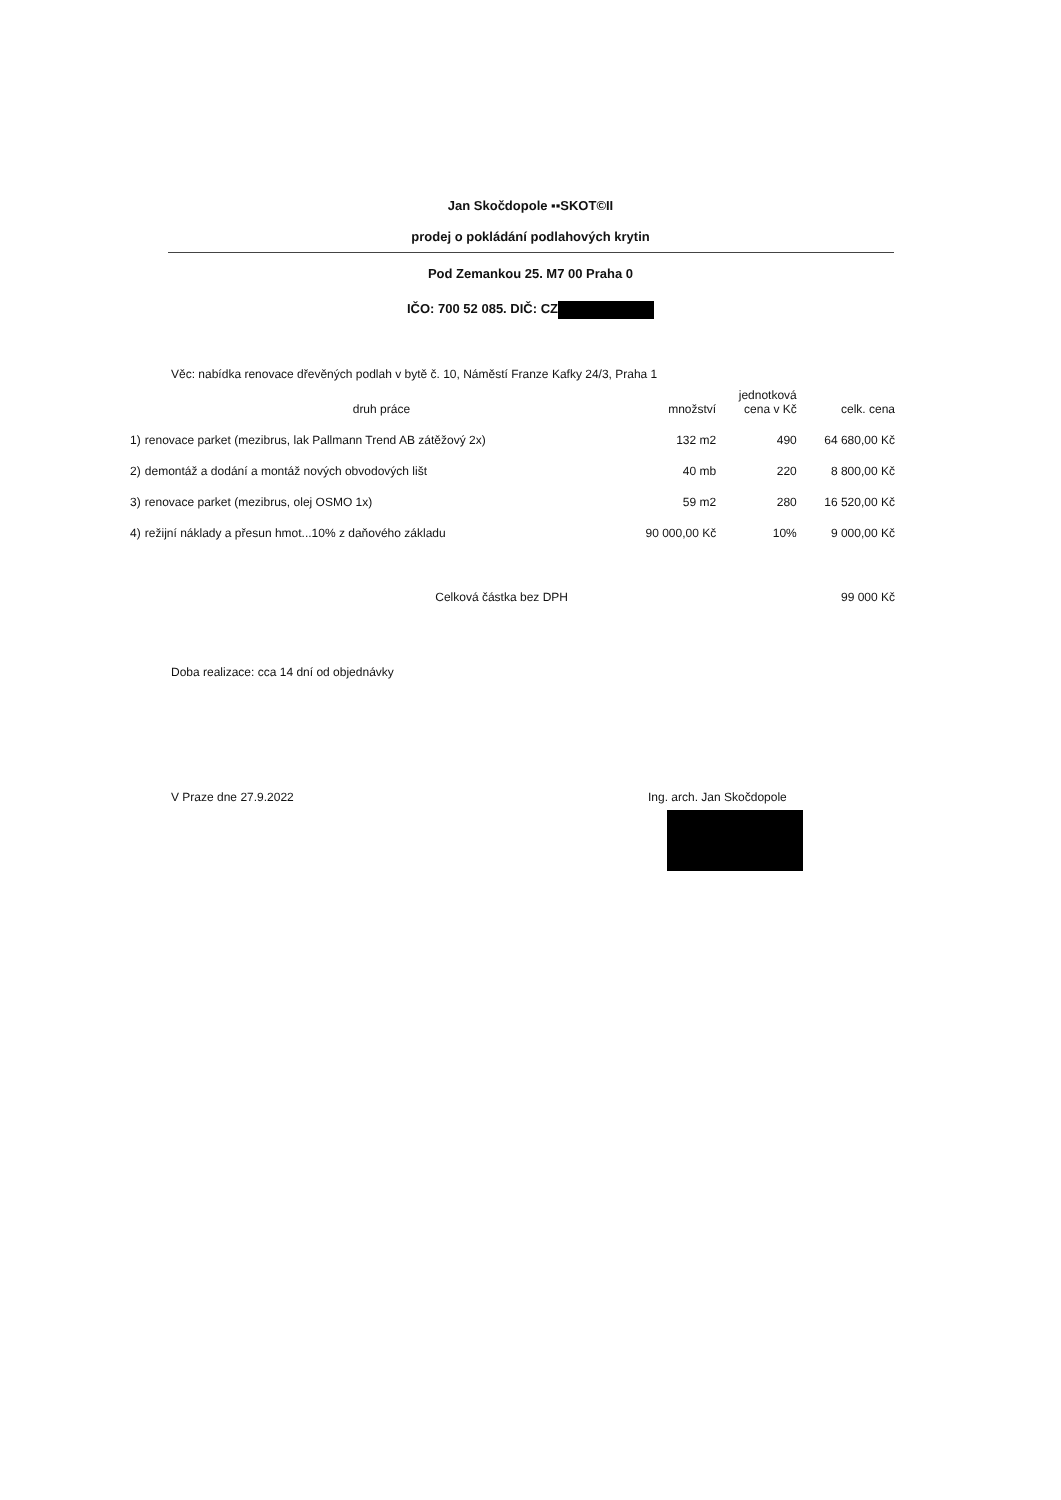Jan Skočdopole ▪▪SKOT©II
prodej o pokládání podlahových krytin
Pod Zemankou 25. M7 00 Praha 0
IČO: 700 52 085. DIČ: CZ
Věc: nabídka renovace dřevěných podlah v bytě č. 10, Náměstí Franze Kafky 24/3, Praha 1
| | druh práce | množství | jednotková cena v Kč | celk. cena |
| --- | --- | --- | --- | --- |
| 1) | renovace parket (mezibrus, lak Pallmann Trend AB zátěžový 2x) | 132 m2 | 490 | 64 680,00 Kč |
| 2) | demontáž a dodání a montáž nových obvodových lišt | 40 mb | 220 | 8 800,00 Kč |
| 3) | renovace parket (mezibrus, olej OSMO 1x) | 59 m2 | 280 | 16 520,00 Kč |
| 4) | režijní náklady a přesun hmot...10% z daňového základu | 90 000,00 Kč | 10% | 9 000,00 Kč |
| | Celková částka bez DPH | | | 99 000 Kč |
Doba realizace: cca 14 dní od objednávky
V Praze dne 27.9.2022 Ing. arch. Jan Skočdopole